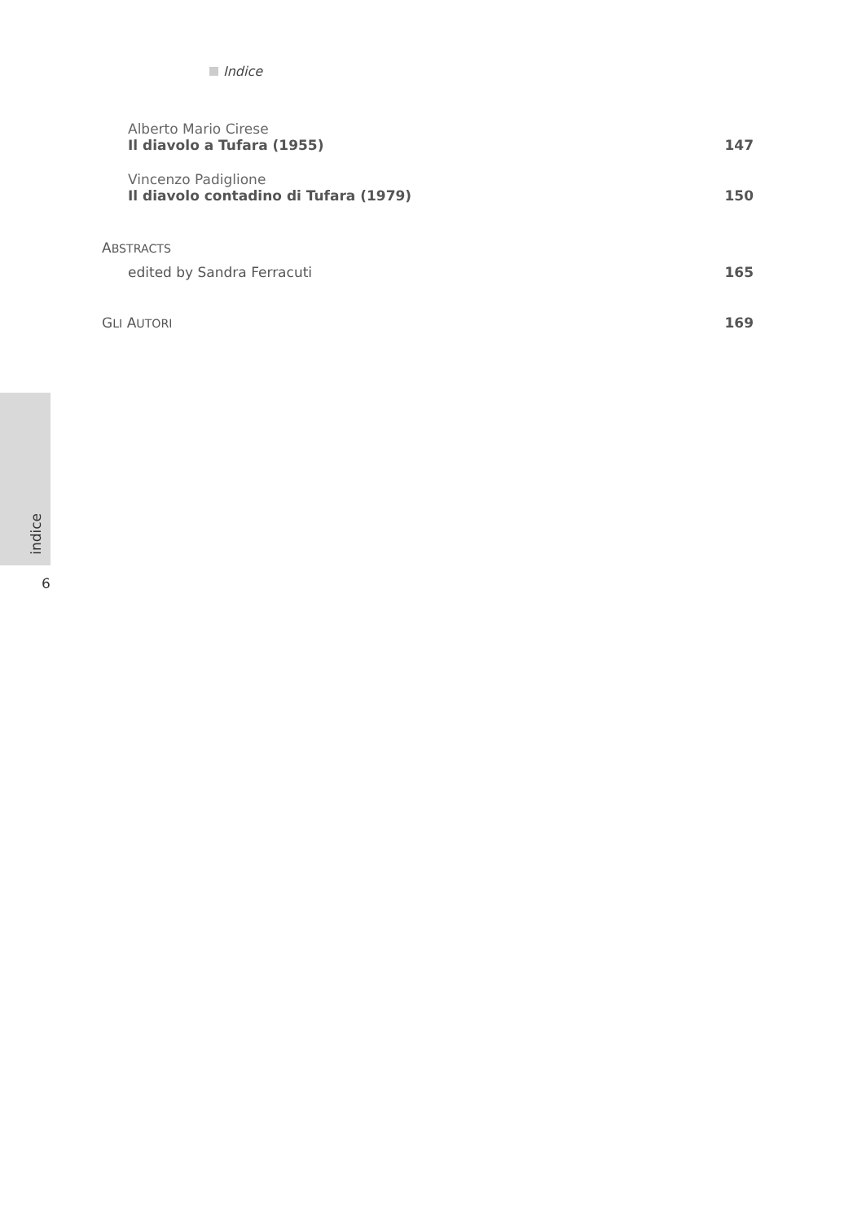Indice
Alberto Mario Cirese
Il diavolo a Tufara (1955)
147
Vincenzo Padiglione
Il diavolo contadino di Tufara (1979)
150
ABSTRACTS
edited by Sandra Ferracuti
165
GLI AUTORI
169
indice
6